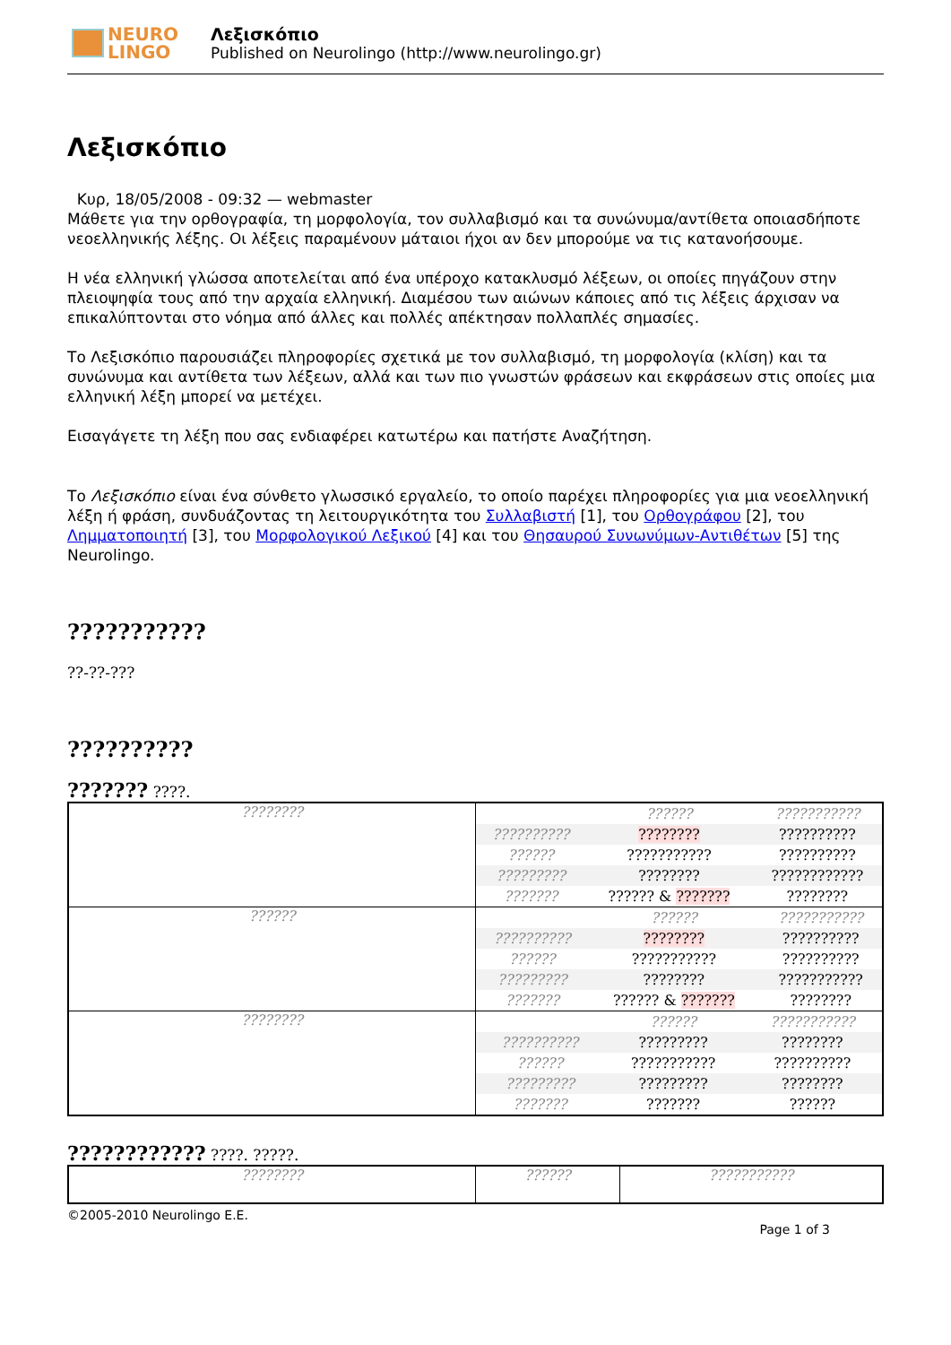NEURO
LINGO
Λεξισκόπιο
Published on Neurolingo (http://www.neurolingo.gr)
Λεξισκόπιο
Κυρ, 18/05/2008 - 09:32 — webmaster
Μάθετε για την ορθογραφία, τη μορφολογία, τον συλλαβισμό και τα συνώνυμα/αντίθετα οποιασδήποτε νεοελληνικής λέξης. Οι λέξεις παραμένουν μάταιοι ήχοι αν δεν μπορούμε να τις κατανοήσουμε.
Η νέα ελληνική γλώσσα αποτελείται από ένα υπέροχο κατακλυσμό λέξεων, οι οποίες πηγάζουν στην πλειοψηφία τους από την αρχαία ελληνική. Διαμέσου των αιώνων κάποιες από τις λέξεις άρχισαν να επικαλύπτονται στο νόημα από άλλες και πολλές απέκτησαν πολλαπλές σημασίες.
Το Λεξισκόπιο παρουσιάζει πληροφορίες σχετικά με τον συλλαβισμό, τη μορφολογία (κλίση) και τα συνώνυμα και αντίθετα των λέξεων, αλλά και των πιο γνωστών φράσεων και εκφράσεων στις οποίες μια ελληνική λέξη μπορεί να μετέχει.
Εισαγάγετε τη λέξη που σας ενδιαφέρει κατωτέρω και πατήστε Αναζήτηση.
Το Λεξισκόπιο είναι ένα σύνθετο γλωσσικό εργαλείο, το οποίο παρέχει πληροφορίες για μια νεοελληνική λέξη ή φράση, συνδυάζοντας τη λειτουργικότητα του Συλλαβιστή [1], του Ορθογράφου [2], του Λημματοποιητή [3], του Μορφολογικού Λεξικού [4] και του Θησαυρού Συνωνύμων-Αντιθέτων [5] της Neurolingo.
???????????
??-??-???
??????????
??????? ????.
| ???????? | / / ?????? / ??????????? / / ?????????? / ???????? / ?????????? / / ?????? / ??????????? / ?????????? / / ????????? / ???????? / ???????????? / / ??????? / ?????? & ??????? / ???????? / |
| ?????? | / / ?????? / ??????????? / / ?????????? / ???????? / ?????????? / / ?????? / ??????????? / ?????????? / / ????????? / ???????? / ??????????? / / ??????? / ?????? & ??????? / ???????? / |
| ???????? | / / ?????? / ??????????? / / ?????????? / ????????? / ???????? / / ?????? / ??????????? / ?????????? / / ????????? / ????????? / ???????? / / ??????? / ??????? / ?????? / |
???????????? ????. ?????.
| ???????? | ?????? | ??????????? |
©2005-2010 Neurolingo E.E.
Page 1 of 3